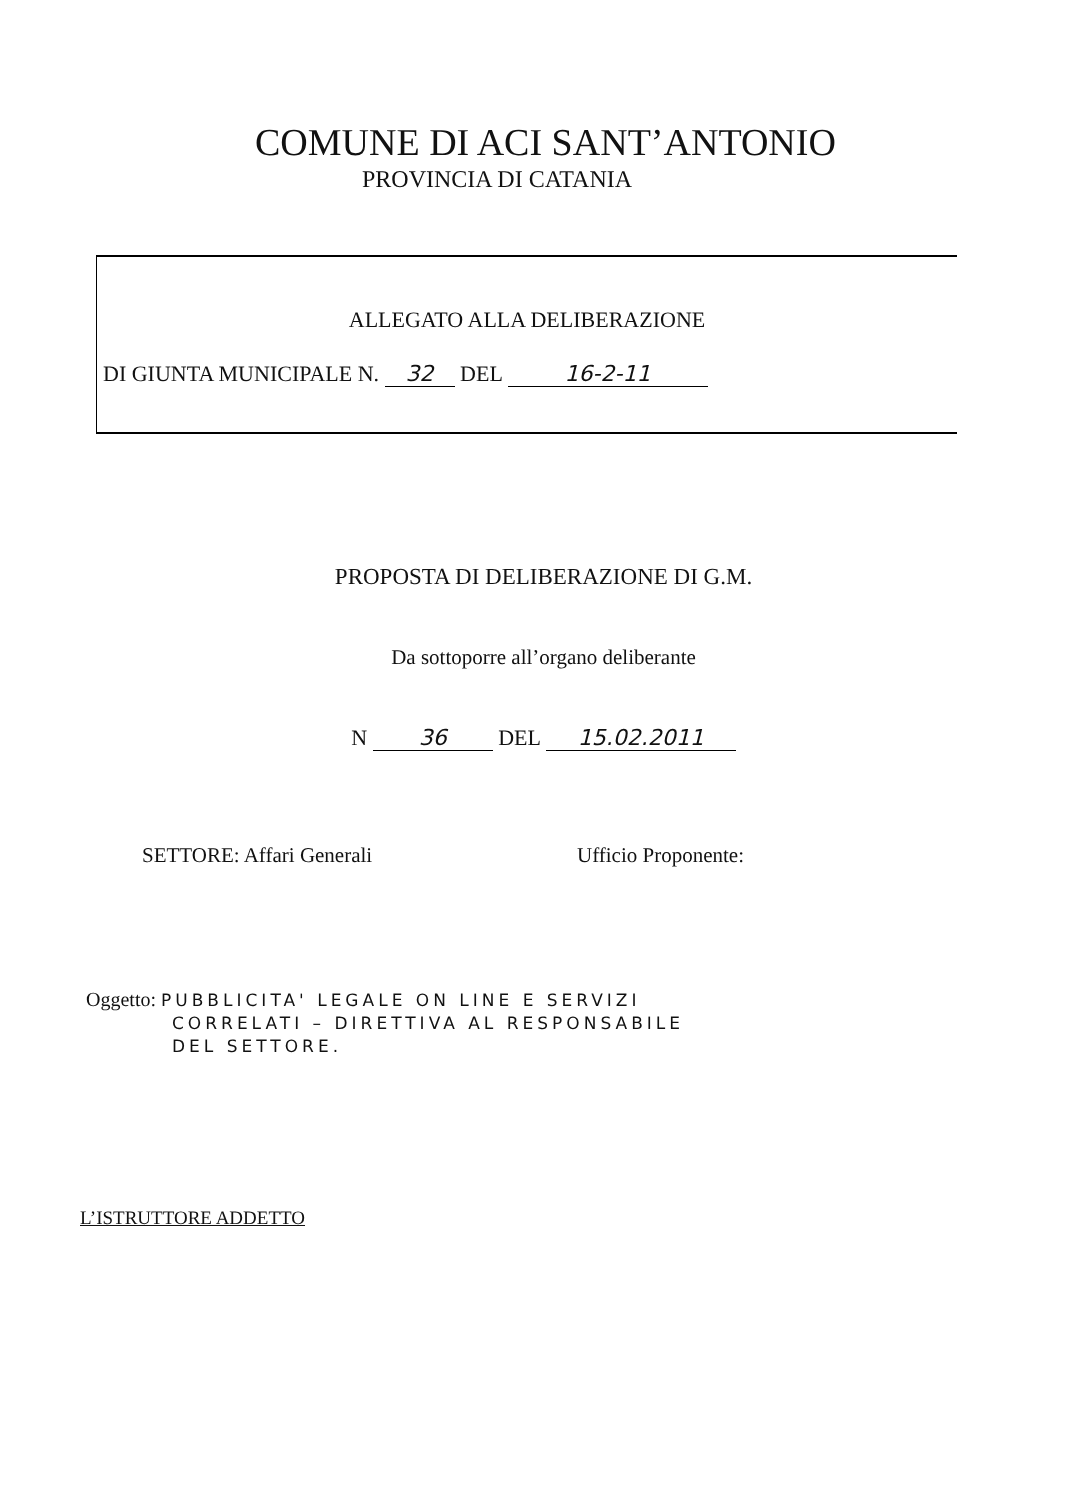COMUNE DI ACI SANT’ANTONIO
PROVINCIA DI CATANIA
ALLEGATO ALLA DELIBERAZIONE
DI GIUNTA MUNICIPALE N. 32 DEL 16-2-11
PROPOSTA DI DELIBERAZIONE DI G.M.
Da sottoporre all’organo deliberante
N 36 DEL 15.02.2011
SETTORE: Affari Generali Ufficio Proponente:
Oggetto: PUBBLICITA' LEGALE ON LINE E SERVIZI
CORRELATI – DIRETTIVA AL RESPONSABILE
DEL SETTORE.
L’ISTRUTTORE ADDETTO